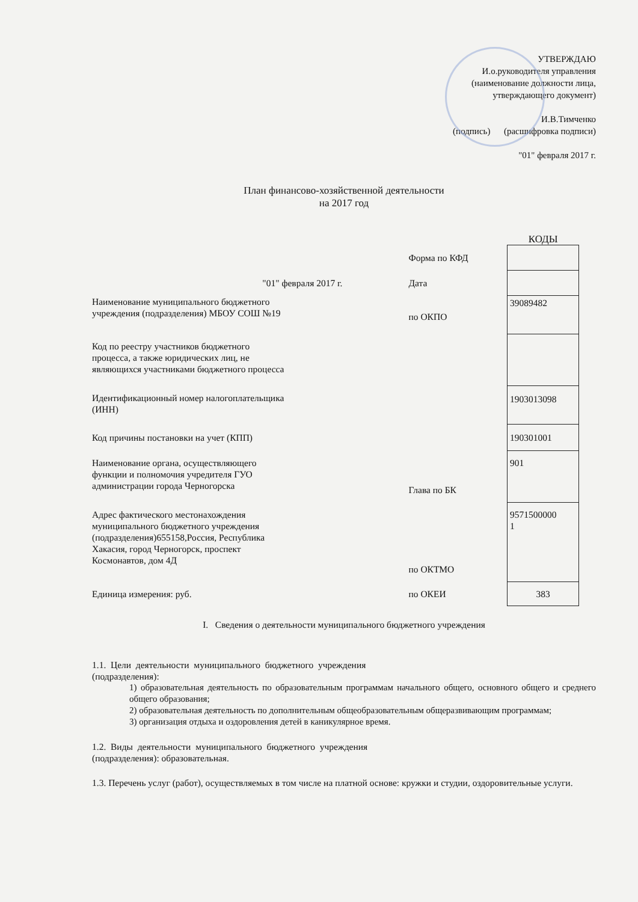УТВЕРЖДАЮ
И.о.руководителя управления
(наименование должности лица,
утверждающего документ)
И.В.Тимченко
(подпись) (расшифровка подписи)
"01" февраля 2017 г.
План финансово-хозяйственной деятельности
на 2017 год
| | | КОДЫ |
| | Форма по КФД | |
| "01" февраля 2017 г. | Дата | |
| Наименование муниципального бюджетного учреждения (подразделения) МБОУ СОШ №19 | по ОКПО | 39089482 |
| Код по реестру участников бюджетного процесса, а также юридических лиц, не являющихся участниками бюджетного процесса | | |
| Идентификационный номер налогоплательщика (ИНН) | | 1903013098 |
| Код причины постановки на учет (КПП) | | 190301001 |
| Наименование органа, осуществляющего функции и полномочия учредителя ГУО администрации города Черногорска | Глава по БК | 901 |
| Адрес фактического местонахождения муниципального бюджетного учреждения (подразделения)655158,Россия, Республика Хакасия, город Черногорск, проспект Космонавтов, дом 4Д | по ОКТМО | 9571500000 1 |
| Единица измерения: руб. | по ОКЕИ | 383 |
I. Сведения о деятельности муниципального бюджетного учреждения
1.1. Цели деятельности муниципального бюджетного учреждения
(подразделения):
1) образовательная деятельность по образовательным программам начального общего, основного общего и среднего общего образования;
2) образовательная деятельность по дополнительным общеобразовательным общеразвивающим программам;
3) организация отдыха и оздоровления детей в каникулярное время.
1.2. Виды деятельности муниципального бюджетного учреждения
(подразделения): образовательная.
1.3. Перечень услуг (работ), осуществляемых в том числе на платной основе: кружки и студии, оздоровительные услуги.